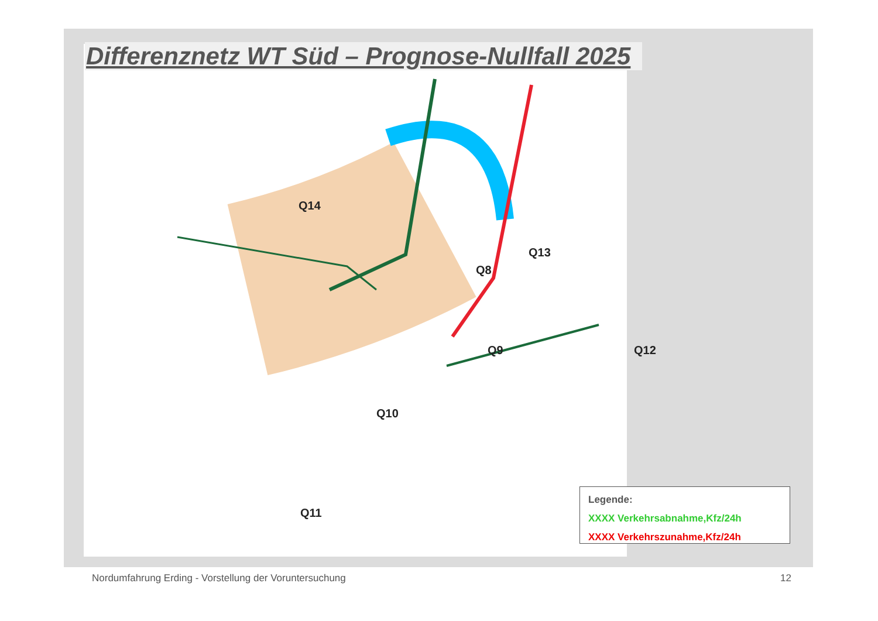Q14
Q13
Q8
Q9 Q12
Q10
Q11
Differenznetz WT Süd – Prognose-Nullfall 2025
Legende:
XXXX Verkehrsabnahme,Kfz/24h
XXXX Verkehrszunahme,Kfz/24h
Nordumfahrung Erding - Vorstellung der Voruntersuchung
12